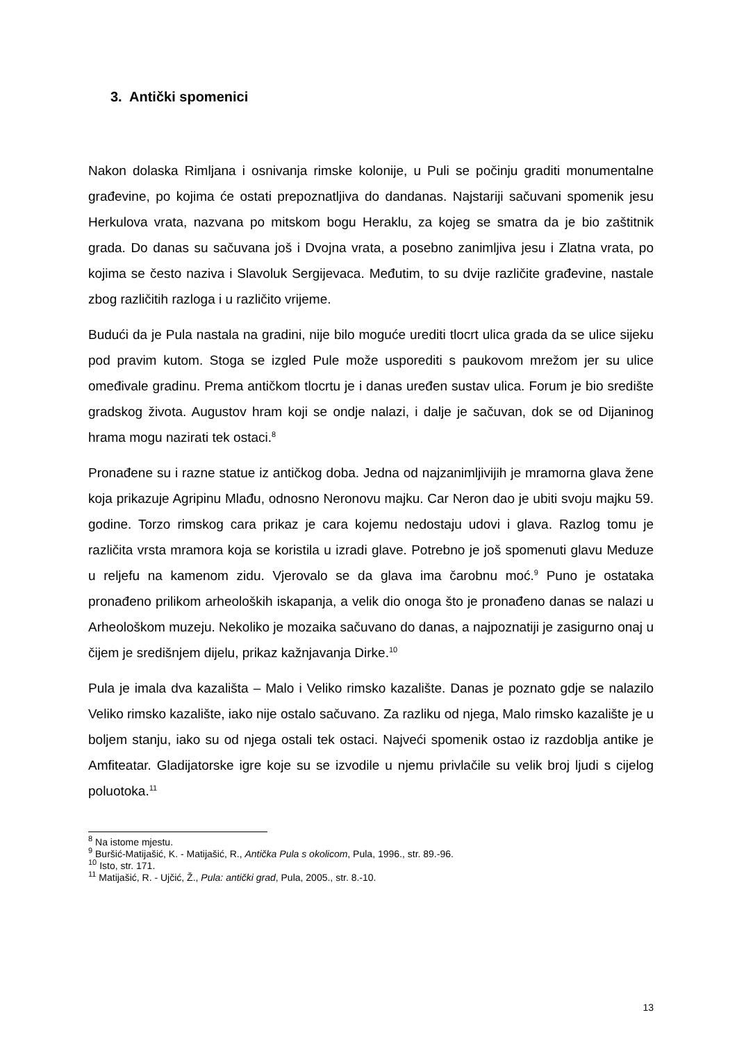3. Antički spomenici
Nakon dolaska Rimljana i osnivanja rimske kolonije, u Puli se počinju graditi monumentalne građevine, po kojima će ostati prepoznatljiva do dandanas. Najstariji sačuvani spomenik jesu Herkulova vrata, nazvana po mitskom bogu Heraklu, za kojeg se smatra da je bio zaštitnik grada. Do danas su sačuvana još i Dvojna vrata, a posebno zanimljiva jesu i Zlatna vrata, po kojima se često naziva i Slavoluk Sergijevaca. Međutim, to su dvije različite građevine, nastale zbog različitih razloga i u različito vrijeme.
Budući da je Pula nastala na gradini, nije bilo moguće urediti tlocrt ulica grada da se ulice sijeku pod pravim kutom. Stoga se izgled Pule može usporediti s paukovom mrežom jer su ulice omeđivale gradinu. Prema antičkom tlocrtu je i danas uređen sustav ulica. Forum je bio središte gradskog života. Augustov hram koji se ondje nalazi, i dalje je sačuvan, dok se od Dijaninog hrama mogu nazirati tek ostaci.<sup>8</sup>
Pronađene su i razne statue iz antičkog doba. Jedna od najzanimljivijih je mramorna glava žene koja prikazuje Agripinu Mlađu, odnosno Neronovu majku. Car Neron dao je ubiti svoju majku 59. godine. Torzo rimskog cara prikaz je cara kojemu nedostaju udovi i glava. Razlog tomu je različita vrsta mramora koja se koristila u izradi glave. Potrebno je još spomenuti glavu Meduze u reljefu na kamenom zidu. Vjerovalo se da glava ima čarobnu moć.<sup>9</sup> Puno je ostataka pronađeno prilikom arheoloških iskapanja, a velik dio onoga što je pronađeno danas se nalazi u Arheološkom muzeju. Nekoliko je mozaika sačuvano do danas, a najpoznatiji je zasigurno onaj u čijem je središnjem dijelu, prikaz kažnjavanja Dirke.<sup>10</sup>
Pula je imala dva kazališta – Malo i Veliko rimsko kazalište. Danas je poznato gdje se nalazilo Veliko rimsko kazalište, iako nije ostalo sačuvano. Za razliku od njega, Malo rimsko kazalište je u boljem stanju, iako su od njega ostali tek ostaci. Najveći spomenik ostao iz razdoblja antike je Amfiteatar. Gladijatorske igre koje su se izvodile u njemu privlačile su velik broj ljudi s cijelog poluotoka.<sup>11</sup>
<sup>8</sup> Na istome mjestu.
<sup>9</sup> Buršić-Matijašić, K. - Matijašić, R., Antička Pula s okolicom, Pula, 1996., str. 89.-96.
<sup>10</sup> Isto, str. 171.
<sup>11</sup> Matijašić, R. - Ujčić, Ž., Pula: antički grad, Pula, 2005., str. 8.-10.
13